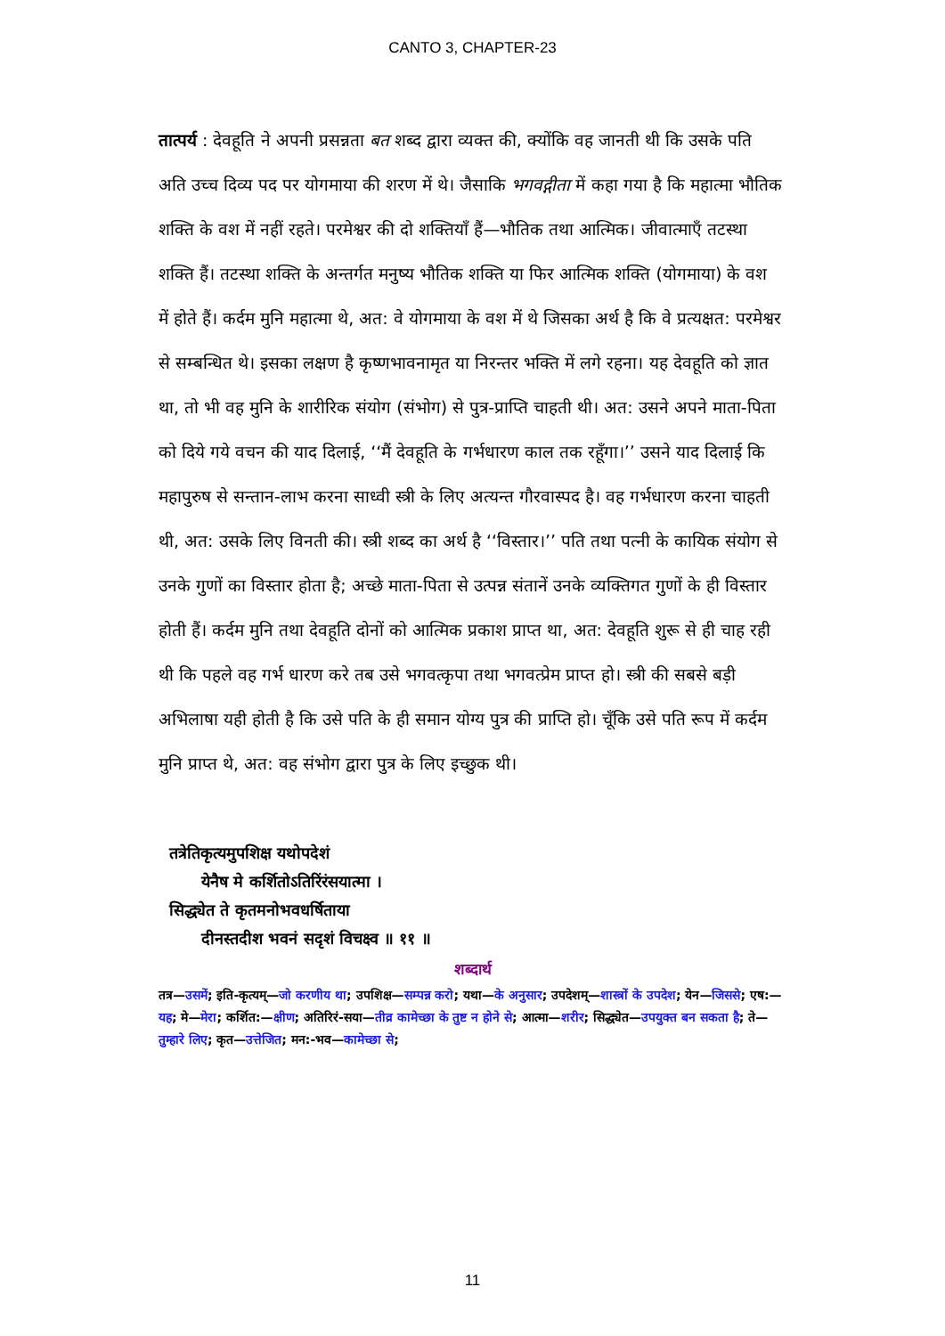CANTO 3, CHAPTER-23
तात्पर्य : देवहूति ने अपनी प्रसन्नता बत शब्द द्वारा व्यक्त की, क्योंकि वह जानती थी कि उसके पति अति उच्च दिव्य पद पर योगमाया की शरण में थे। जैसाकि भगवद्गीता में कहा गया है कि महात्मा भौतिक शक्ति के वश में नहीं रहते। परमेश्वर की दो शक्तियाँ हैं—भौतिक तथा आत्मिक। जीवात्माएँ तटस्था शक्ति हैं। तटस्था शक्ति के अन्तर्गत मनुष्य भौतिक शक्ति या फिर आत्मिक शक्ति (योगमाया) के वश में होते हैं। कर्दम मुनि महात्मा थे, अत: वे योगमाया के वश में थे जिसका अर्थ है कि वे प्रत्यक्षत: परमेश्वर से सम्बन्धित थे। इसका लक्षण है कृष्णभावनामृत या निरन्तर भक्ति में लगे रहना। यह देवहूति को ज्ञात था, तो भी वह मुनि के शारीरिक संयोग (संभोग) से पुत्र-प्राप्ति चाहती थी। अत: उसने अपने माता-पिता को दिये गये वचन की याद दिलाई, ‘‘मैं देवहूति के गर्भधारण काल तक रहूँगा।’’ उसने याद दिलाई कि महापुरुष से सन्तान-लाभ करना साध्वी स्त्री के लिए अत्यन्त गौरवास्पद है। वह गर्भधारण करना चाहती थी, अत: उसके लिए विनती की। स्त्री शब्द का अर्थ है ‘‘विस्तार।’’ पति तथा पत्नी के कायिक संयोग से उनके गुणों का विस्तार होता है; अच्छे माता-पिता से उत्पन्न संतानें उनके व्यक्तिगत गुणों के ही विस्तार होती हैं। कर्दम मुनि तथा देवहूति दोनों को आत्मिक प्रकाश प्राप्त था, अत: देवहूति शुरू से ही चाह रही थी कि पहले वह गर्भ धारण करे तब उसे भगवत्कृपा तथा भगवत्प्रेम प्राप्त हो। स्त्री की सबसे बड़ी अभिलाषा यही होती है कि उसे पति के ही समान योग्य पुत्र की प्राप्ति हो। चूँकि उसे पति रूप में कर्दम मुनि प्राप्त थे, अत: वह संभोग द्वारा पुत्र के लिए इच्छुक थी।
तत्रेतिकृत्यमुपशिक्ष यथोपदेशं
येनैष मे कर्शितोऽतिरिंरंसयात्मा ।
सिद्ध्येत ते कृतमनोभवधर्षिताया
दीनस्तदीश भवनं सदृशं विचक्ष्व ॥ ११ ॥
शब्दार्थ
तत्र—उसमें; इति-कृत्यम्—जो करणीय था; उपशिक्ष—सम्पन्न करो; यथा—के अनुसार; उपदेशम्—शास्त्रों के उपदेश; येन—जिससे; एष:—यह; मे—मेरा; कर्शित:—क्षीण; अतिरिरं-सया—तीव्र कामेच्छा के तुष्ट न होने से; आत्मा—शरीर; सिद्ध्येत—उपयुक्त बन सकता है; ते—तुम्हारे लिए; कृत—उत्तेजित; मन:-भव—कामेच्छा से;
11